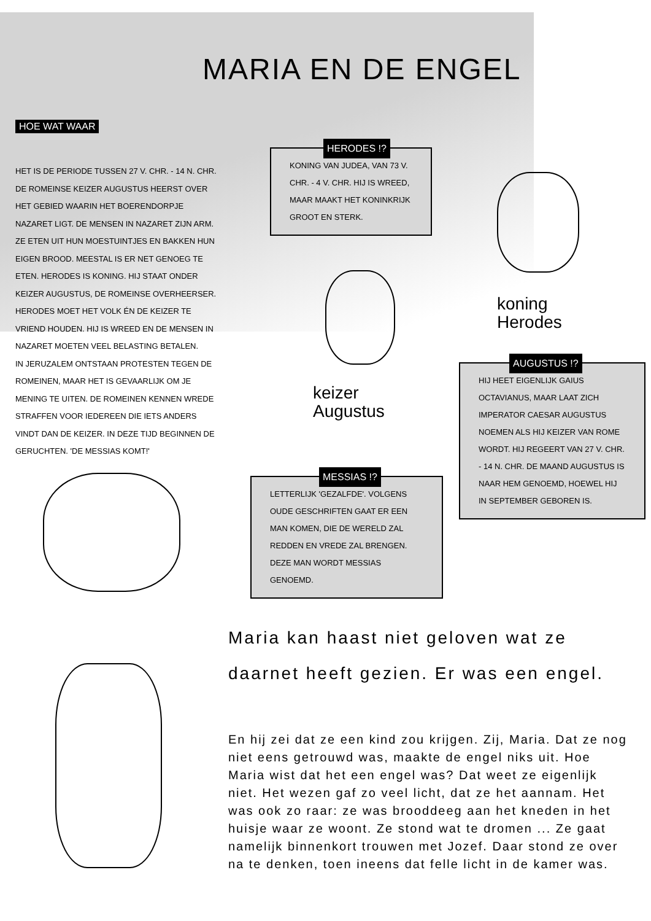MARIA EN DE ENGEL
HOE WAT WAAR
HET IS DE PERIODE TUSSEN 27 V. CHR. - 14 N. CHR. DE ROMEINSE KEIZER AUGUSTUS HEERST OVER HET GEBIED WAARIN HET BOERENDORPJE NAZARET LIGT. DE MENSEN IN NAZARET ZIJN ARM. ZE ETEN UIT HUN MOESTUINTJES EN BAKKEN HUN EIGEN BROOD. MEESTAL IS ER NET GENOEG TE ETEN. HERODES IS KONING. HIJ STAAT ONDER KEIZER AUGUSTUS, DE ROMEINSE OVERHEERSER. HERODES MOET HET VOLK ÉN DE KEIZER TE VRIEND HOUDEN. HIJ IS WREED EN DE MENSEN IN NAZARET MOETEN VEEL BELASTING BETALEN.
IN JERUZALEM ONTSTAAN PROTESTEN TEGEN DE ROMEINEN, MAAR HET IS GEVAARLIJK OM JE MENING TE UITEN. DE ROMEINEN KENNEN WREDE STRAFFEN VOOR IEDEREEN DIE IETS ANDERS VINDT DAN DE KEIZER. IN DEZE TIJD BEGINNEN DE GERUCHTEN. 'DE MESSIAS KOMT!'
HERODES !?
KONING VAN JUDEA, VAN 73 V. CHR. - 4 V. CHR. HIJ IS WREED, MAAR MAAKT HET KONINKRIJK GROOT EN STERK.
koning
Herodes
keizer
Augustus
AUGUSTUS !?
HIJ HEET EIGENLIJK GAIUS OCTAVIANUS, MAAR LAAT ZICH IMPERATOR CAESAR AUGUSTUS NOEMEN ALS HIJ KEIZER VAN ROME WORDT. HIJ REGEERT VAN 27 V. CHR. - 14 N. CHR. DE MAAND AUGUSTUS IS NAAR HEM GENOEMD, HOEWEL HIJ IN SEPTEMBER GEBOREN IS.
MESSIAS !?
LETTERLIJK 'GEZALFDE'. VOLGENS OUDE GESCHRIFTEN GAAT ER EEN MAN KOMEN, DIE DE WERELD ZAL REDDEN EN VREDE ZAL BRENGEN. DEZE MAN WORDT MESSIAS GENOEMD.
Maria kan haast niet geloven wat ze daarnet heeft gezien. Er was een engel.
En hij zei dat ze een kind zou krijgen. Zij, Maria. Dat ze nog niet eens getrouwd was, maakte de engel niks uit. Hoe Maria wist dat het een engel was? Dat weet ze eigenlijk niet. Het wezen gaf zo veel licht, dat ze het aannam. Het was ook zo raar: ze was brooddeeg aan het kneden in het huisje waar ze woont. Ze stond wat te dromen ... Ze gaat namelijk binnenkort trouwen met Jozef. Daar stond ze over na te denken, toen ineens dat felle licht in de kamer was.